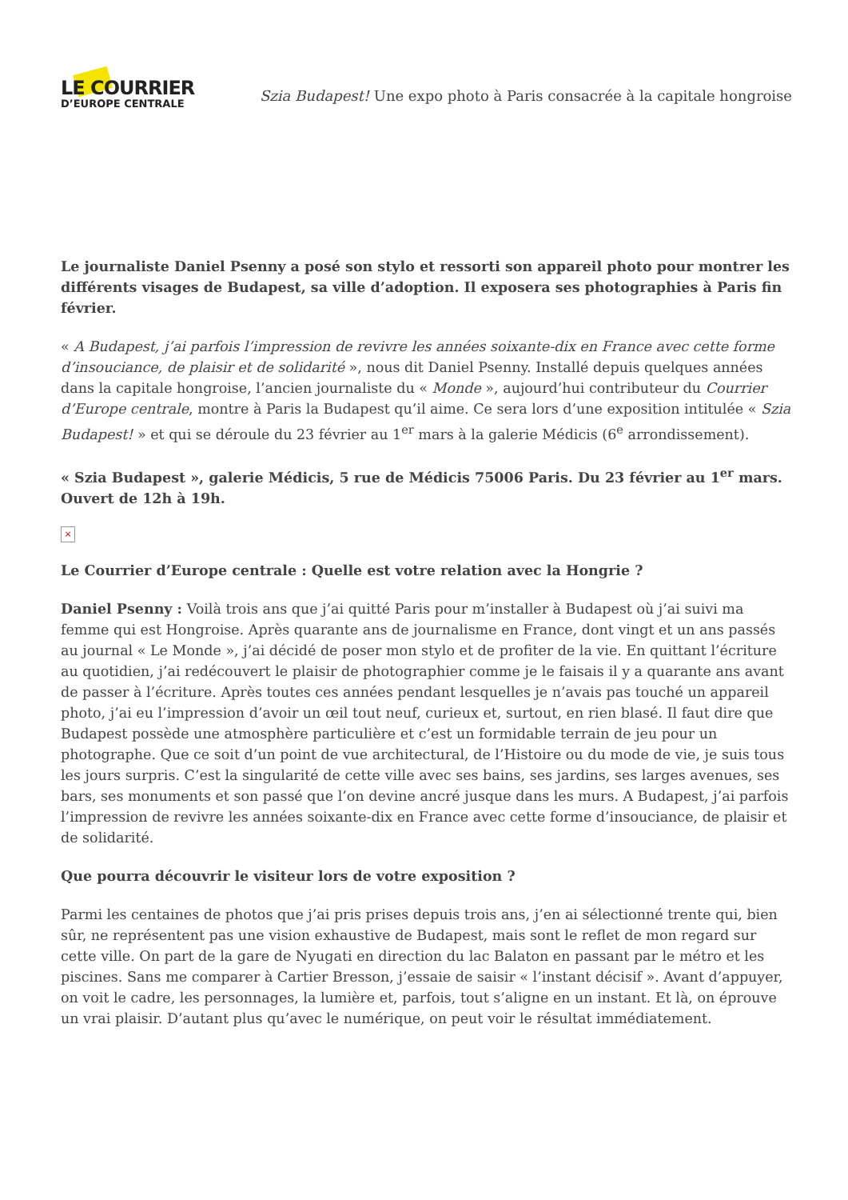LE COURRIER
D’EUROPE CENTRALE
Szia Budapest! Une expo photo à Paris consacrée à la capitale hongroise
Le journaliste Daniel Psenny a posé son stylo et ressorti son appareil photo pour montrer les différents visages de Budapest, sa ville d’adoption. Il exposera ses photographies à Paris fin février.
« A Budapest, j’ai parfois l’impression de revivre les années soixante-dix en France avec cette forme d’insouciance, de plaisir et de solidarité », nous dit Daniel Psenny. Installé depuis quelques années dans la capitale hongroise, l’ancien journaliste du « Monde », aujourd’hui contributeur du Courrier d’Europe centrale, montre à Paris la Budapest qu’il aime. Ce sera lors d’une exposition intitulée « Szia Budapest! » et qui se déroule du 23 février au 1<sup>er</sup> mars à la galerie Médicis (6<sup>e</sup> arrondissement).
« Szia Budapest », galerie Médicis, 5 rue de Médicis 75006 Paris. Du 23 février au 1<sup>er</sup> mars. Ouvert de 12h à 19h.
×
Le Courrier d’Europe centrale : Quelle est votre relation avec la Hongrie ?
Daniel Psenny : Voilà trois ans que j’ai quitté Paris pour m’installer à Budapest où j’ai suivi ma femme qui est Hongroise. Après quarante ans de journalisme en France, dont vingt et un ans passés au journal « Le Monde », j’ai décidé de poser mon stylo et de profiter de la vie. En quittant l’écriture au quotidien, j’ai redécouvert le plaisir de photographier comme je le faisais il y a quarante ans avant de passer à l’écriture. Après toutes ces années pendant lesquelles je n’avais pas touché un appareil photo, j’ai eu l’impression d’avoir un œil tout neuf, curieux et, surtout, en rien blasé. Il faut dire que Budapest possède une atmosphère particulière et c’est un formidable terrain de jeu pour un photographe. Que ce soit d’un point de vue architectural, de l’Histoire ou du mode de vie, je suis tous les jours surpris. C’est la singularité de cette ville avec ses bains, ses jardins, ses larges avenues, ses bars, ses monuments et son passé que l’on devine ancré jusque dans les murs. A Budapest, j’ai parfois l’impression de revivre les années soixante-dix en France avec cette forme d’insouciance, de plaisir et de solidarité.
Que pourra découvrir le visiteur lors de votre exposition ?
Parmi les centaines de photos que j’ai pris prises depuis trois ans, j’en ai sélectionné trente qui, bien sûr, ne représentent pas une vision exhaustive de Budapest, mais sont le reflet de mon regard sur cette ville. On part de la gare de Nyugati en direction du lac Balaton en passant par le métro et les piscines. Sans me comparer à Cartier Bresson, j’essaie de saisir « l’instant décisif ». Avant d’appuyer, on voit le cadre, les personnages, la lumière et, parfois, tout s’aligne en un instant. Et là, on éprouve un vrai plaisir. D’autant plus qu’avec le numérique, on peut voir le résultat immédiatement.